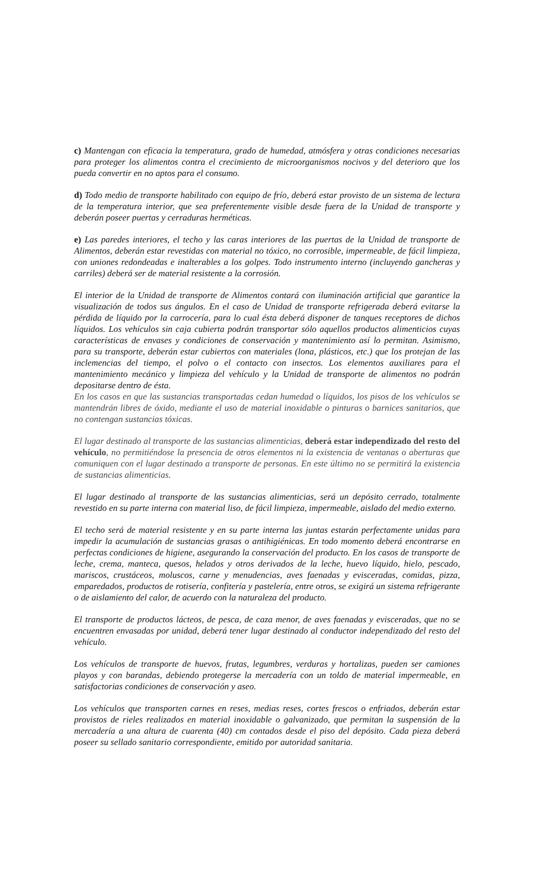c) Mantengan con eficacia la temperatura, grado de humedad, atmósfera y otras condiciones necesarias para proteger los alimentos contra el crecimiento de microorganismos nocivos y del deterioro que los pueda convertir en no aptos para el consumo.
d) Todo medio de transporte habilitado con equipo de frío, deberá estar provisto de un sistema de lectura de la temperatura interior, que sea preferentemente visible desde fuera de la Unidad de transporte y deberán poseer puertas y cerraduras herméticas.
e) Las paredes interiores, el techo y las caras interiores de las puertas de la Unidad de transporte de Alimentos, deberán estar revestidas con material no tóxico, no corrosible, impermeable, de fácil limpieza, con uniones redondeadas e inalterables a los golpes. Todo instrumento interno (incluyendo gancheras y carriles) deberá ser de material resistente a la corrosión.
El interior de la Unidad de transporte de Alimentos contará con iluminación artificial que garantice la visualización de todos sus ángulos. En el caso de Unidad de transporte refrigerada deberá evitarse la pérdida de líquido por la carrocería, para lo cual ésta deberá disponer de tanques receptores de dichos líquidos. Los vehículos sin caja cubierta podrán transportar sólo aquellos productos alimenticios cuyas características de envases y condiciones de conservación y mantenimiento así lo permitan. Asimismo, para su transporte, deberán estar cubiertos con materiales (lona, plásticos, etc.) que los protejan de las inclemencias del tiempo, el polvo o el contacto con insectos. Los elementos auxiliares para el mantenimiento mecánico y limpieza del vehículo y la Unidad de transporte de alimentos no podrán depositarse dentro de ésta.
En los casos en que las sustancias transportadas cedan humedad o líquidos, los pisos de los vehículos se mantendrán libres de óxido, mediante el uso de material inoxidable o pinturas o barnices sanitarios, que no contengan sustancias tóxicas.
El lugar destinado al transporte de las sustancias alimenticias, deberá estar independizado del resto del vehículo, no permitiéndose la presencia de otros elementos ni la existencia de ventanas o aberturas que comuniquen con el lugar destinado a transporte de personas. En este último no se permitirá la existencia de sustancias alimenticias.
El lugar destinado al transporte de las sustancias alimenticias, será un depósito cerrado, totalmente revestido en su parte interna con material liso, de fácil limpieza, impermeable, aislado del medio externo.
El techo será de material resistente y en su parte interna las juntas estarán perfectamente unidas para impedir la acumulación de sustancias grasas o antihigiénicas. En todo momento deberá encontrarse en perfectas condiciones de higiene, asegurando la conservación del producto. En los casos de transporte de leche, crema, manteca, quesos, helados y otros derivados de la leche, huevo líquido, hielo, pescado, mariscos, crustáceos, moluscos, carne y menudencias, aves faenadas y evisceradas, comidas, pizza, emparedados, productos de rotisería, confitería y pastelería, entre otros, se exigirá un sistema refrigerante o de aislamiento del calor, de acuerdo con la naturaleza del producto.
El transporte de productos lácteos, de pesca, de caza menor, de aves faenadas y evisceradas, que no se encuentren envasadas por unidad, deberá tener lugar destinado al conductor independizado del resto del vehículo.
Los vehículos de transporte de huevos, frutas, legumbres, verduras y hortalizas, pueden ser camiones playos y con barandas, debiendo protegerse la mercadería con un toldo de material impermeable, en satisfactorias condiciones de conservación y aseo.
Los vehículos que transporten carnes en reses, medias reses, cortes frescos o enfriados, deberán estar provistos de rieles realizados en material inoxidable o galvanizado, que permitan la suspensión de la mercadería a una altura de cuarenta (40) cm contados desde el piso del depósito. Cada pieza deberá poseer su sellado sanitario correspondiente, emitido por autoridad sanitaria.